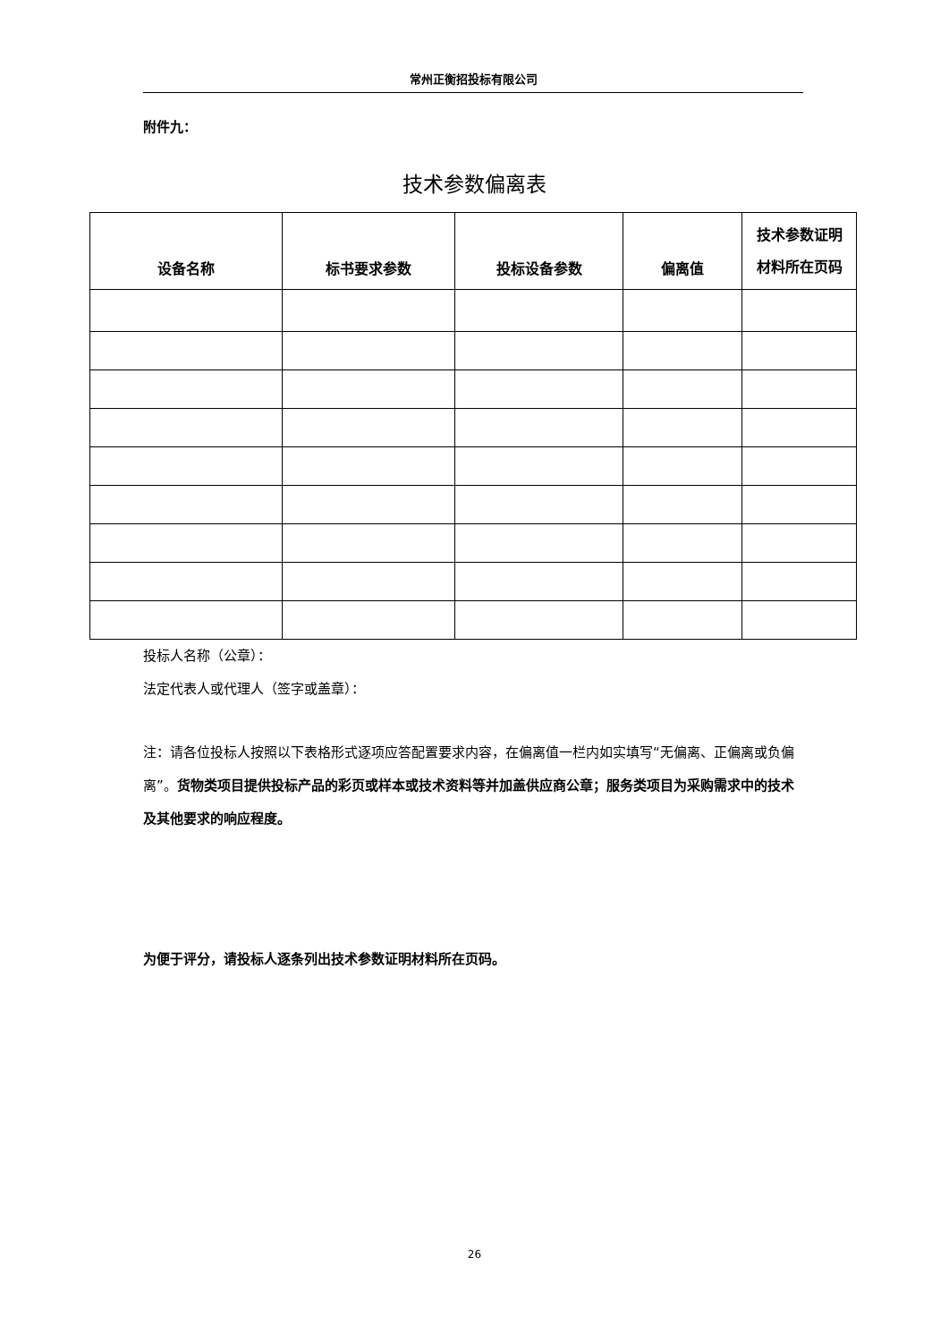常州正衡招投标有限公司
附件九：
技术参数偏离表
| 设备名称 | 标书要求参数 | 投标设备参数 | 偏离值 | 技术参数证明 材料所在页码 |
| --- | --- | --- | --- | --- |
投标人名称（公章）：
法定代表人或代理人（签字或盖章）：
注：请各位投标人按照以下表格形式逐项应答配置要求内容，在偏离值一栏内如实填写“无偏离、正偏离或负偏离”。货物类项目提供投标产品的彩页或样本或技术资料等并加盖供应商公章；服务类项目为采购需求中的技术及其他要求的响应程度。
为便于评分，请投标人逐条列出技术参数证明材料所在页码。
26